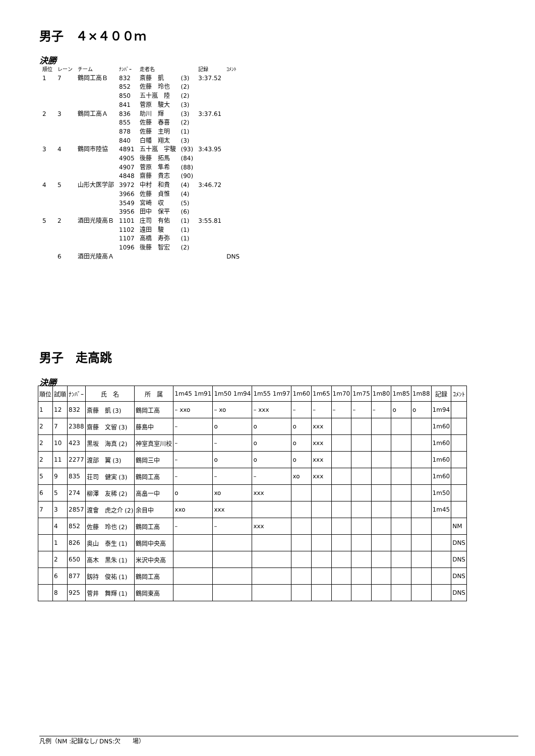男子　４×４００ｍ
決勝
| 順位 | レーン | チーム | ﾅﾝﾊﾞｰ | 走者名 | | 記録 | ｺﾒﾝﾄ |
| 1 | 7 | 鶴岡工高Ｂ | 832 | 斎藤 凱 | (3) | 3:37.52 | |
| | | | 852 | 佐藤 玲也 | (2) | | |
| | | | 850 | 五十嵐 陸 | (2) | | |
| | | | 841 | 菅原 駿大 | (3) | | |
| 2 | 3 | 鶴岡工高Ａ | 836 | 助川 輝 | (3) | 3:37.61 | |
| | | | 855 | 佐藤 春喜 | (2) | | |
| | | | 878 | 佐藤 主明 | (1) | | |
| | | | 840 | 白幡 翔太 | (3) | | |
| 3 | 4 | 鶴岡市陸協 | 4891 | 五十嵐 宇駿 | (93) | 3:43.95 | |
| | | | 4905 | 後藤 拓馬 | (84) | | |
| | | | 4907 | 菅原 隼希 | (88) | | |
| | | | 4848 | 齋藤 貴志 | (90) | | |
| 4 | 5 | 山形大医学部 | 3972 | 中村 和貴 | (4) | 3:46.72 | |
| | | | 3966 | 佐藤 貞惟 | (4) | | |
| | | | 3549 | 宮崎 収 | (5) | | |
| | | | 3956 | 田中 保平 | (6) | | |
| 5 | 2 | 酒田光陵高Ｂ | 1101 | 庄司 有佑 | (1) | 3:55.81 | |
| | | | 1102 | 遠田 駿 | (1) | | |
| | | | 1107 | 高橋 寿弥 | (1) | | |
| | | | 1096 | 後藤 智宏 | (2) | | |
| | 6 | 酒田光陵高Ａ | | | | | DNS |
男子　走高跳
決勝
| 順位 | 試順 | ﾅﾝﾊﾞｰ | 氏 名 | 所 属 | 1m45 1m91 | 1m50 1m94 | 1m55 1m97 | 1m60 | 1m65 | 1m70 | 1m75 | 1m80 | 1m85 | 1m88 | 記録 | ｺﾒﾝﾄ |
| --- | --- | --- | --- | --- | --- | --- | --- | --- | --- | --- | --- | --- | --- | --- | --- | --- |
| 1 | 12 | 832 | 斎藤 凱 (3) | 鶴岡工高 | – xxo | – xo | – xxx | – | – | – | – | – | o | o | 1m94 | |
| 2 | 7 | 2388 | 齋藤 文留 (3) | 藤島中 | – | o | o | o | xxx | | | | | | 1m60 | |
| 2 | 10 | 423 | 黒坂 海真 (2) | 神室真室川校 | – | – | o | o | xxx | | | | | | 1m60 | |
| 2 | 11 | 2277 | 渡部 翼 (3) | 鶴岡三中 | – | o | o | o | xxx | | | | | | 1m60 | |
| 5 | 9 | 835 | 荘司 健実 (3) | 鶴岡工高 | – | – | – | xo | xxx | | | | | | 1m60 | |
| 6 | 5 | 274 | 柳澤 友稀 (2) | 高畠一中 | o | xo | xxx | | | | | | | | 1m50 | |
| 7 | 3 | 2857 | 渡會 虎之介 (2) | 余目中 | xxo | xxx | | | | | | | | | 1m45 | |
| | 4 | 852 | 佐藤 玲也 (2) | 鶴岡工高 | – | – | xxx | | | | | | | | | NM |
| | 1 | 826 | 奥山 泰生 (1) | 鶴岡中央高 | | | | | | | | | | | | DNS |
| | 2 | 650 | 高木 黒朱 (1) | 米沢中央高 | | | | | | | | | | | | DNS |
| | 6 | 877 | 釼持 俊祐 (1) | 鶴岡工高 | | | | | | | | | | | | DNS |
| | 8 | 925 | 菅井 舞輝 (1) | 鶴岡東高 | | | | | | | | | | | | DNS |
凡例（NM :記録なし/ DNS:欠　　場）